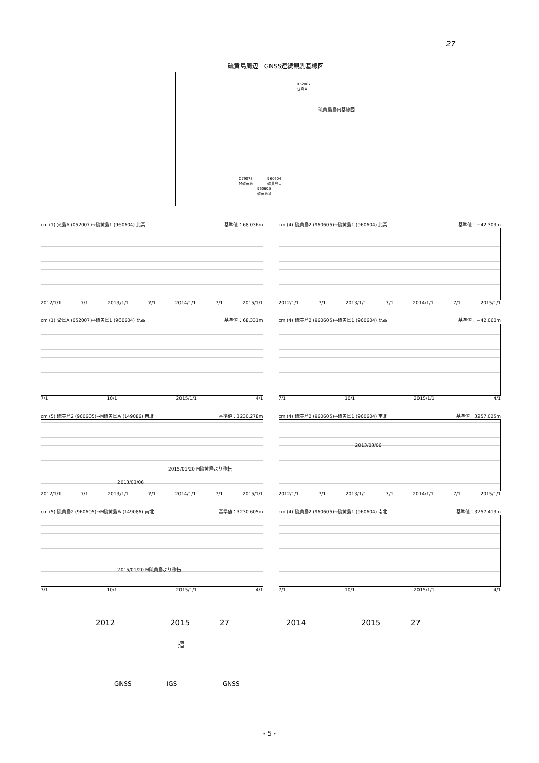27
硫黄島周辺　GNSS連続観測基線図
052007
父島Ａ
079073
M硫黄島
960604
硫黄島１
960605
硫黄島２
硫黄島島内基線図
cm (1) 父島A (052007)→硫黄島1 (960604) 比高 基準値：68.036m
2012/1/1 7/1 2013/1/1 7/1 2014/1/1 7/1 2015/1/1
cm (4) 硫黄島2 (960605)→硫黄島1 (960604) 比高 基準値：−42.303m
2012/1/1 7/1 2013/1/1 7/1 2014/1/1 7/1 2015/1/1
cm (1) 父島A (052007)→硫黄島1 (960604) 比高 基準値：68.331m
7/1 10/1 2015/1/1 4/1
cm (4) 硫黄島2 (960605)→硫黄島1 (960604) 比高 基準値：−42.060m
7/1 10/1 2015/1/1 4/1
cm (5) 硫黄島2 (960605)→M硫黄島A (149086) 南北 基準値：3230.278m
2015/01/20 M硫黄島より移転
2013/03/06
2012/1/1 7/1 2013/1/1 7/1 2014/1/1 7/1 2015/1/1
cm (4) 硫黄島2 (960605)→硫黄島1 (960604) 南北 基準値：3257.025m
2013/03/06
2012/1/1 7/1 2013/1/1 7/1 2014/1/1 7/1 2015/1/1
cm (5) 硫黄島2 (960605)→M硫黄島A (149086) 南北 基準値：3230.605m
2015/01/20 M硫黄島より移転
7/1 10/1 2015/1/1 4/1
cm (4) 硫黄島2 (960605)→硫黄島1 (960604) 南北 基準値：3257.413m
7/1 10/1 2015/1/1 4/1
2012 2015 27 2014 2015 27
摺
GNSS IGS GNSS
- 5 -